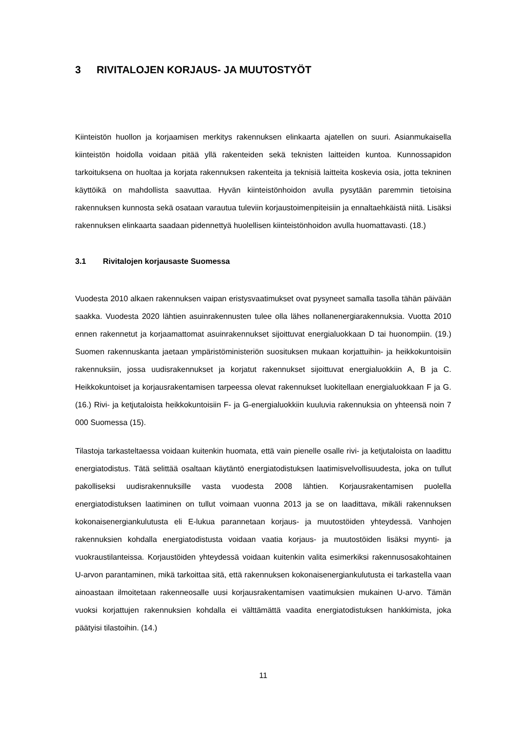3 RIVITALOJEN KORJAUS- JA MUUTOSTYÖT
Kiinteistön huollon ja korjaamisen merkitys rakennuksen elinkaarta ajatellen on suuri. Asianmukaisella kiinteistön hoidolla voidaan pitää yllä rakenteiden sekä teknisten laitteiden kuntoa. Kunnossapidon tarkoituksena on huoltaa ja korjata rakennuksen rakenteita ja teknisiä laitteita koskevia osia, jotta tekninen käyttöikä on mahdollista saavuttaa. Hyvän kiinteistönhoidon avulla pysytään paremmin tietoisina rakennuksen kunnosta sekä osataan varautua tuleviin korjaustoimenpiteisiin ja ennaltaehkäistä niitä. Lisäksi rakennuksen elinkaarta saadaan pidennettyä huolellisen kiinteistönhoidon avulla huomattavasti. (18.)
3.1 Rivitalojen korjausaste Suomessa
Vuodesta 2010 alkaen rakennuksen vaipan eristysvaatimukset ovat pysyneet samalla tasolla tähän päivään saakka. Vuodesta 2020 lähtien asuinrakennusten tulee olla lähes nollanenergiarakennuksia. Vuotta 2010 ennen rakennetut ja korjaamattomat asuinrakennukset sijoittuvat energialuokkaan D tai huonompiin. (19.) Suomen rakennuskanta jaetaan ympäristöministeriön suosituksen mukaan korjattuihin- ja heikkokuntoisiin rakennuksiin, jossa uudisrakennukset ja korjatut rakennukset sijoittuvat energialuokkiin A, B ja C. Heikkokuntoiset ja korjausrakentamisen tarpeessa olevat rakennukset luokitellaan energialuokkaan F ja G. (16.) Rivi- ja ketjutaloista heikkokuntoisiin F- ja G-energialuokkiin kuuluvia rakennuksia on yhteensä noin 7 000 Suomessa (15).
Tilastoja tarkasteltaessa voidaan kuitenkin huomata, että vain pienelle osalle rivi- ja ketjutaloista on laadittu energiatodistus. Tätä selittää osaltaan käytäntö energiatodistuksen laatimisvelvollisuudesta, joka on tullut pakolliseksi uudisrakennuksille vasta vuodesta 2008 lähtien. Korjausrakentamisen puolella energiatodistuksen laatiminen on tullut voimaan vuonna 2013 ja se on laadittava, mikäli rakennuksen kokonaisenergiankulutusta eli E-lukua parannetaan korjaus- ja muutostöiden yhteydessä. Vanhojen rakennuksien kohdalla energiatodistusta voidaan vaatia korjaus- ja muutostöiden lisäksi myynti- ja vuokraustilanteissa. Korjaustöiden yhteydessä voidaan kuitenkin valita esimerkiksi rakennusosakohtainen U-arvon parantaminen, mikä tarkoittaa sitä, että rakennuksen kokonaisenergiankulutusta ei tarkastella vaan ainoastaan ilmoitetaan rakenneosalle uusi korjausrakentamisen vaatimuksien mukainen U-arvo. Tämän vuoksi korjattujen rakennuksien kohdalla ei välttämättä vaadita energiatodistuksen hankkimista, joka päätyisi tilastoihin. (14.)
11